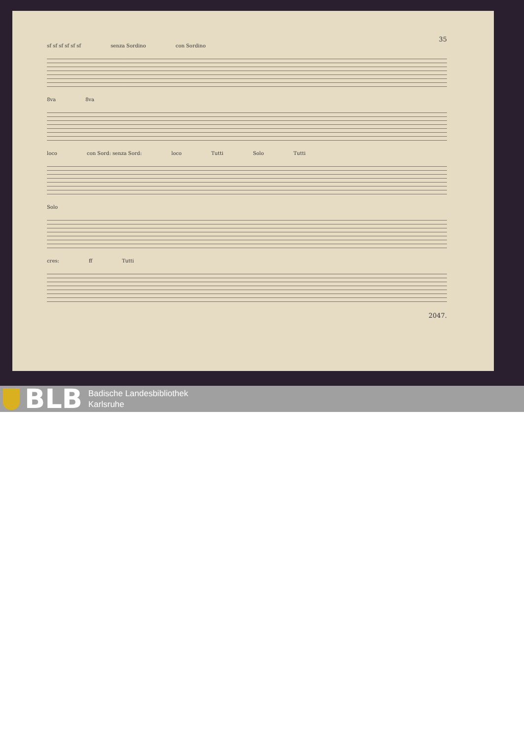35
sf sf sf sf sf sf senza Sordino con Sordino
8va 8va
loco con Sord: senza Sord: loco Tutti Solo Tutti
Solo
cres: ff Tutti
2047.
BLB
Badische Landesbibliothek
Karlsruhe